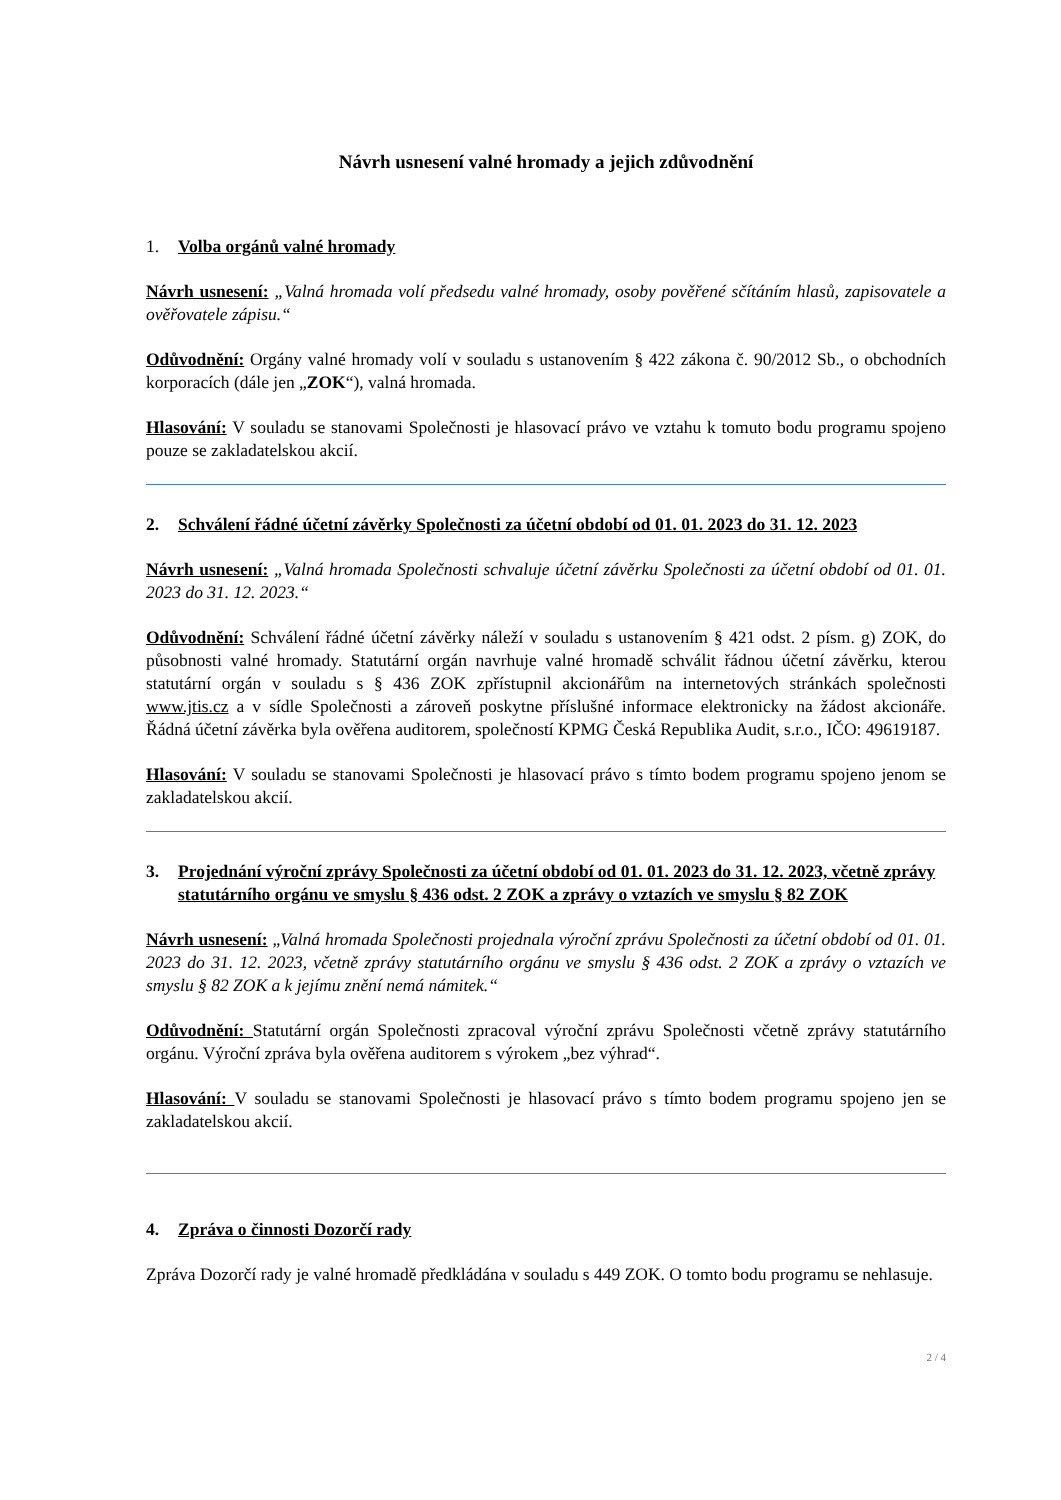Návrh usnesení valné hromady a jejich zdůvodnění
1. Volba orgánů valné hromady
Návrh usnesení: „Valná hromada volí předsedu valné hromady, osoby pověřené sčítáním hlasů, zapisovatele a ověřovatele zápisu.“
Odůvodnění: Orgány valné hromady volí v souladu s ustanovením § 422 zákona č. 90/2012 Sb., o obchodních korporacích (dále jen „ZOK“), valná hromada.
Hlasování: V souladu se stanovami Společnosti je hlasovací právo ve vztahu k tomuto bodu programu spojeno pouze se zakladatelskou akcií.
2. Schválení řádné účetní závěrky Společnosti za účetní období od 01. 01. 2023 do 31. 12. 2023
Návrh usnesení: „Valná hromada Společnosti schvaluje účetní závěrku Společnosti za účetní období od 01. 01. 2023 do 31. 12. 2023.“
Odůvodnění: Schválení řádné účetní závěrky náleží v souladu s ustanovením § 421 odst. 2 písm. g) ZOK, do působnosti valné hromady. Statutární orgán navrhuje valné hromadě schválit řádnou účetní závěrku, kterou statutární orgán v souladu s § 436 ZOK zpřístupnil akcionářům na internetových stránkách společnosti www.jtis.cz a v sídle Společnosti a zároveň poskytne příslušné informace elektronicky na žádost akcionáře. Řádná účetní závěrka byla ověřena auditorem, společností KPMG Česká Republika Audit, s.r.o., IČO: 49619187.
Hlasování: V souladu se stanovami Společnosti je hlasovací právo s tímto bodem programu spojeno jenom se zakladatelskou akcií.
3. Projednání výroční zprávy Společnosti za účetní období od 01. 01. 2023 do 31. 12. 2023, včetně zprávy statutárního orgánu ve smyslu § 436 odst. 2 ZOK a zprávy o vztazích ve smyslu § 82 ZOK
Návrh usnesení: „Valná hromada Společnosti projednala výroční zprávu Společnosti za účetní období od 01. 01. 2023 do 31. 12. 2023, včetně zprávy statutárního orgánu ve smyslu § 436 odst. 2 ZOK a zprávy o vztazích ve smyslu § 82 ZOK a k jejímu znění nemá námitek.“
Odůvodnění: Statutární orgán Společnosti zpracoval výroční zprávu Společnosti včetně zprávy statutárního orgánu. Výroční zpráva byla ověřena auditorem s výrokem „bez výhrad“.
Hlasování: V souladu se stanovami Společnosti je hlasovací právo s tímto bodem programu spojeno jen se zakladatelskou akcií.
4. Zpráva o činnosti Dozorčí rady
Zpráva Dozorčí rady je valné hromadě předkládána v souladu s 449 ZOK. O tomto bodu programu se nehlasuje.
2 / 4